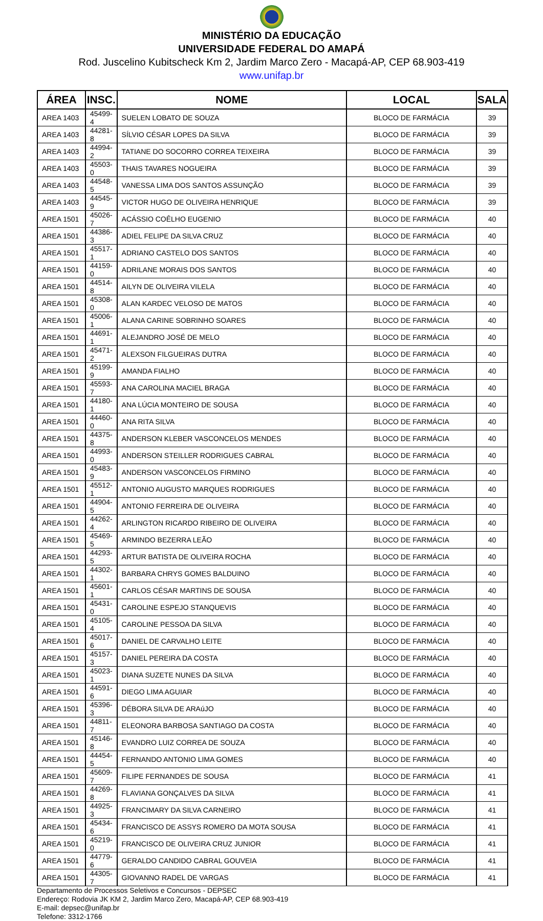MINISTÉRIO DA EDUCAÇÃO
UNIVERSIDADE FEDERAL DO AMAPÁ
Rod. Juscelino Kubitscheck Km 2, Jardim Marco Zero - Macapá-AP, CEP 68.903-419
www.unifap.br
| ÁREA | INSC. | NOME | LOCAL | SALA |
| --- | --- | --- | --- | --- |
| AREA 1403 | 45499-4 | SUELEN LOBATO DE SOUZA | BLOCO DE FARMÁCIA | 39 |
| AREA 1403 | 44281-8 | SÍLVIO CÉSAR LOPES DA SILVA | BLOCO DE FARMÁCIA | 39 |
| AREA 1403 | 44994-2 | TATIANE DO SOCORRO CORREA TEIXEIRA | BLOCO DE FARMÁCIA | 39 |
| AREA 1403 | 45503-0 | THAIS TAVARES NOGUEIRA | BLOCO DE FARMÁCIA | 39 |
| AREA 1403 | 44548-5 | VANESSA LIMA DOS SANTOS ASSUNÇÃO | BLOCO DE FARMÁCIA | 39 |
| AREA 1403 | 44545-9 | VICTOR HUGO DE OLIVEIRA HENRIQUE | BLOCO DE FARMÁCIA | 39 |
| AREA 1501 | 45026-7 | ACÁSSIO COÊLHO EUGENIO | BLOCO DE FARMÁCIA | 40 |
| AREA 1501 | 44386-3 | ADIEL FELIPE DA SILVA CRUZ | BLOCO DE FARMÁCIA | 40 |
| AREA 1501 | 45517-1 | ADRIANO CASTELO DOS SANTOS | BLOCO DE FARMÁCIA | 40 |
| AREA 1501 | 44159-0 | ADRILANE MORAIS DOS SANTOS | BLOCO DE FARMÁCIA | 40 |
| AREA 1501 | 44514-8 | AILYN DE OLIVEIRA VILELA | BLOCO DE FARMÁCIA | 40 |
| AREA 1501 | 45308-0 | ALAN KARDEC VELOSO DE MATOS | BLOCO DE FARMÁCIA | 40 |
| AREA 1501 | 45006-1 | ALANA CARINE SOBRINHO SOARES | BLOCO DE FARMÁCIA | 40 |
| AREA 1501 | 44691-1 | ALEJANDRO JOSÉ DE MELO | BLOCO DE FARMÁCIA | 40 |
| AREA 1501 | 45471-2 | ALEXSON FILGUEIRAS DUTRA | BLOCO DE FARMÁCIA | 40 |
| AREA 1501 | 45199-9 | AMANDA FIALHO | BLOCO DE FARMÁCIA | 40 |
| AREA 1501 | 45593-7 | ANA CAROLINA MACIEL BRAGA | BLOCO DE FARMÁCIA | 40 |
| AREA 1501 | 44180-1 | ANA LÚCIA MONTEIRO DE SOUSA | BLOCO DE FARMÁCIA | 40 |
| AREA 1501 | 44460-0 | ANA RITA SILVA | BLOCO DE FARMÁCIA | 40 |
| AREA 1501 | 44375-8 | ANDERSON KLEBER VASCONCELOS MENDES | BLOCO DE FARMÁCIA | 40 |
| AREA 1501 | 44993-0 | ANDERSON STEILLER RODRIGUES CABRAL | BLOCO DE FARMÁCIA | 40 |
| AREA 1501 | 45483-9 | ANDERSON VASCONCELOS FIRMINO | BLOCO DE FARMÁCIA | 40 |
| AREA 1501 | 45512-1 | ANTONIO AUGUSTO MARQUES RODRIGUES | BLOCO DE FARMÁCIA | 40 |
| AREA 1501 | 44904-5 | ANTONIO FERREIRA DE OLIVEIRA | BLOCO DE FARMÁCIA | 40 |
| AREA 1501 | 44262-4 | ARLINGTON RICARDO RIBEIRO DE OLIVEIRA | BLOCO DE FARMÁCIA | 40 |
| AREA 1501 | 45469-5 | ARMINDO BEZERRA LEÃO | BLOCO DE FARMÁCIA | 40 |
| AREA 1501 | 44293-5 | ARTUR BATISTA DE OLIVEIRA ROCHA | BLOCO DE FARMÁCIA | 40 |
| AREA 1501 | 44302-1 | BARBARA CHRYS GOMES BALDUINO | BLOCO DE FARMÁCIA | 40 |
| AREA 1501 | 45601-1 | CARLOS CÉSAR MARTINS DE SOUSA | BLOCO DE FARMÁCIA | 40 |
| AREA 1501 | 45431-0 | CAROLINE ESPEJO STANQUEVIS | BLOCO DE FARMÁCIA | 40 |
| AREA 1501 | 45105-4 | CAROLINE PESSOA DA SILVA | BLOCO DE FARMÁCIA | 40 |
| AREA 1501 | 45017-6 | DANIEL DE CARVALHO LEITE | BLOCO DE FARMÁCIA | 40 |
| AREA 1501 | 45157-3 | DANIEL PEREIRA DA COSTA | BLOCO DE FARMÁCIA | 40 |
| AREA 1501 | 45023-1 | DIANA SUZETE NUNES DA SILVA | BLOCO DE FARMÁCIA | 40 |
| AREA 1501 | 44591-6 | DIEGO LIMA AGUIAR | BLOCO DE FARMÁCIA | 40 |
| AREA 1501 | 45396-3 | DÉBORA SILVA DE ARAúJO | BLOCO DE FARMÁCIA | 40 |
| AREA 1501 | 44811-7 | ELEONORA BARBOSA SANTIAGO DA COSTA | BLOCO DE FARMÁCIA | 40 |
| AREA 1501 | 45146-8 | EVANDRO LUIZ CORREA DE SOUZA | BLOCO DE FARMÁCIA | 40 |
| AREA 1501 | 44454-5 | FERNANDO ANTONIO LIMA GOMES | BLOCO DE FARMÁCIA | 40 |
| AREA 1501 | 45609-7 | FILIPE FERNANDES DE SOUSA | BLOCO DE FARMÁCIA | 41 |
| AREA 1501 | 44269-8 | FLAVIANA GONÇALVES DA SILVA | BLOCO DE FARMÁCIA | 41 |
| AREA 1501 | 44925-3 | FRANCIMARY DA SILVA CARNEIRO | BLOCO DE FARMÁCIA | 41 |
| AREA 1501 | 45434-6 | FRANCISCO DE ASSYS ROMERO DA MOTA SOUSA | BLOCO DE FARMÁCIA | 41 |
| AREA 1501 | 45219-0 | FRANCISCO DE OLIVEIRA CRUZ JUNIOR | BLOCO DE FARMÁCIA | 41 |
| AREA 1501 | 44779-6 | GERALDO CANDIDO CABRAL GOUVEIA | BLOCO DE FARMÁCIA | 41 |
| AREA 1501 | 44305-7 | GIOVANNO RADEL DE VARGAS | BLOCO DE FARMÁCIA | 41 |
Departamento de Processos Seletivos e Concursos - DEPSEC
Endereço: Rodovia JK KM 2, Jardim Marco Zero, Macapá-AP, CEP 68.903-419
E-mail: depsec@unifap.br
Telefone: 3312-1766